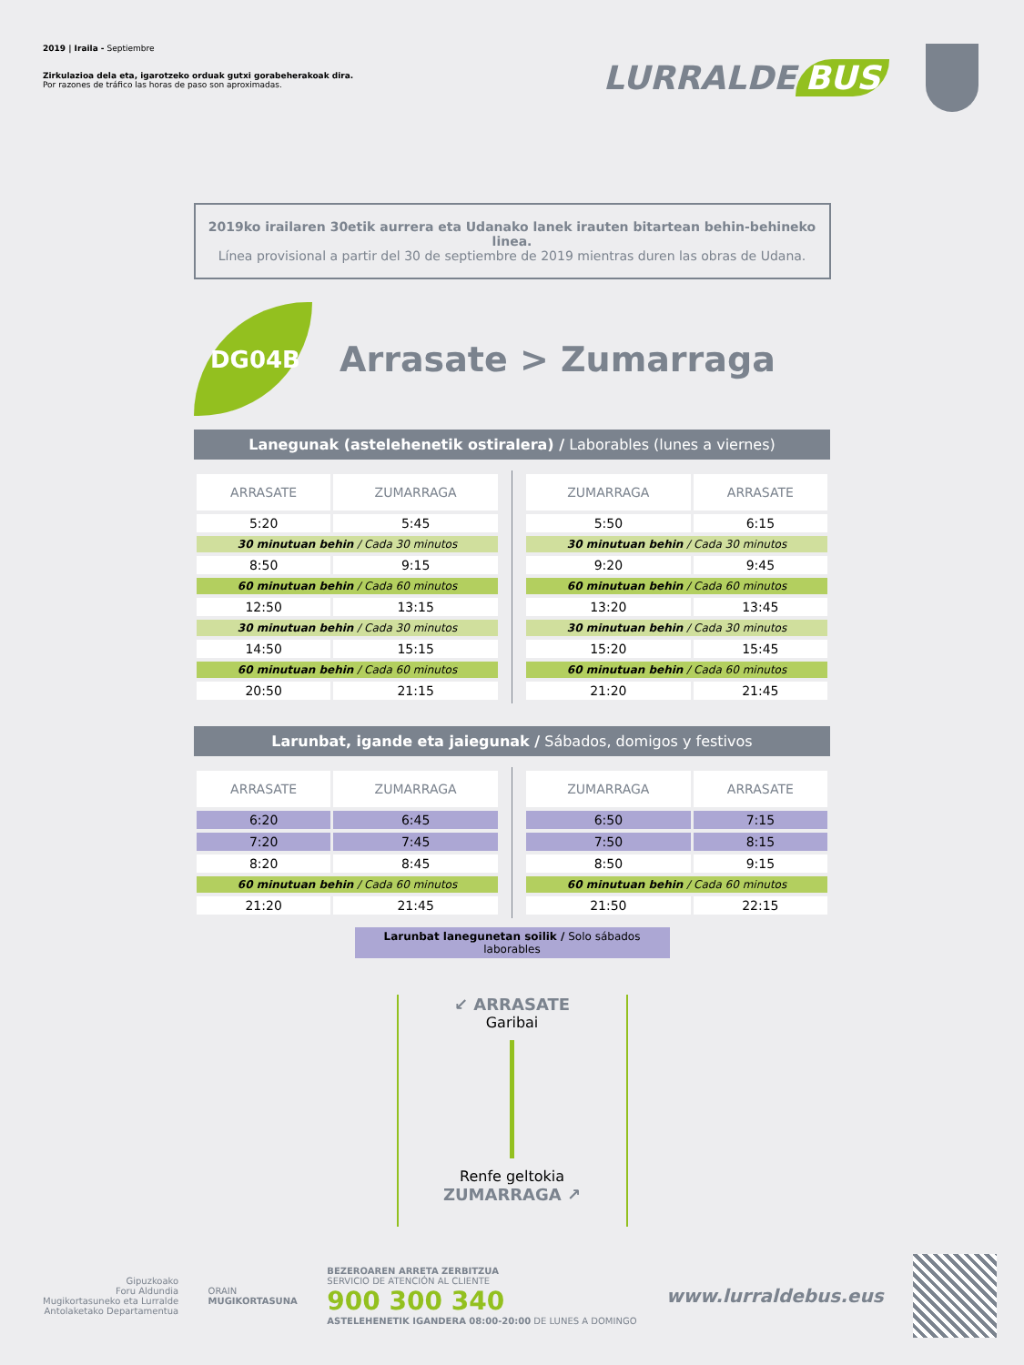2019 | Iraila - Septiembre
Zirkulazioa dela eta, igarotzeko orduak gutxi gorabeherakoak dira.
Por razones de tráfico las horas de paso son aproximadas.
LURRALDE BUS
2019ko irailaren 30etik aurrera eta Udanako lanek irauten bitartean behin-behineko linea.
Línea provisional a partir del 30 de septiembre de 2019 mientras duren las obras de Udana.
DG04B
Arrasate > Zumarraga
Lanegunak (astelehenetik ostiralera) / Laborables (lunes a viernes)
| ARRASATE | ZUMARRAGA |
| --- | --- |
| 5:20 | 5:45 |
| 30 minutuan behin / Cada 30 minutos | |
| 8:50 | 9:15 |
| 60 minutuan behin / Cada 60 minutos | |
| 12:50 | 13:15 |
| 30 minutuan behin / Cada 30 minutos | |
| 14:50 | 15:15 |
| 60 minutuan behin / Cada 60 minutos | |
| 20:50 | 21:15 |
| ZUMARRAGA | ARRASATE |
| --- | --- |
| 5:50 | 6:15 |
| 30 minutuan behin / Cada 30 minutos | |
| 9:20 | 9:45 |
| 60 minutuan behin / Cada 60 minutos | |
| 13:20 | 13:45 |
| 30 minutuan behin / Cada 30 minutos | |
| 15:20 | 15:45 |
| 60 minutuan behin / Cada 60 minutos | |
| 21:20 | 21:45 |
Larunbat, igande eta jaiegunak / Sábados, domigos y festivos
| ARRASATE | ZUMARRAGA |
| --- | --- |
| 6:20 | 6:45 |
| 7:20 | 7:45 |
| 8:20 | 8:45 |
| 60 minutuan behin / Cada 60 minutos | |
| 21:20 | 21:45 |
| ZUMARRAGA | ARRASATE |
| --- | --- |
| 6:50 | 7:15 |
| 7:50 | 8:15 |
| 8:50 | 9:15 |
| 60 minutuan behin / Cada 60 minutos | |
| 21:50 | 22:15 |
Larunbat lanegunetan soilik / Solo sábados laborables
↙ ARRASATE
Garibai
Renfe geltokia
ZUMARRAGA ↗
Gipuzkoako
Foru Aldundia
Mugikortasuneko eta Lurralde
Antolaketako Departamentua
ORAIN
MUGIKORTASUNA
BEZEROAREN ARRETA ZERBITZUA
SERVICIO DE ATENCIÓN AL CLIENTE
900 300 340
ASTELEHENETIK IGANDERA 08:00-20:00 DE LUNES A DOMINGO
www.lurraldebus.eus